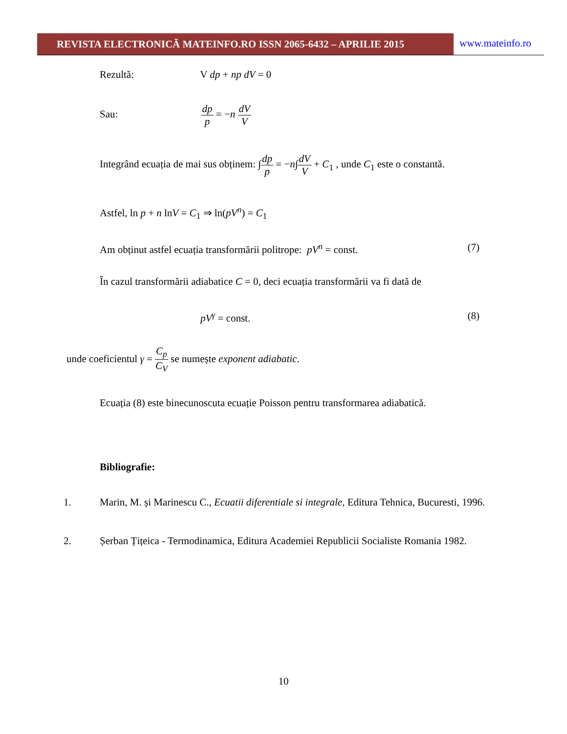REVISTA ELECTRONICĂ MATEINFO.RO ISSN 2065-6432 – APRILIE 2015
www.mateinfo.ro
Rezultă: V dp + np dV = 0
Sau: dp p = −n dV V
Integrând ecuația de mai sus obținem: ∫dp p = −n∫dV V + C<sub>1</sub> , unde C<sub>1</sub> este o constantă.
Astfel, ln p + n lnV = C<sub>1</sub> ⇒ ln(pV<sup>n</sup>) = C<sub>1</sub>
Am obținut astfel ecuația transformării politrope: pV<sup>n</sup> = const. (7)
În cazul transformării adiabatice C = 0, deci ecuația transformării va fi dată de
pV<sup>γ</sup> = const. (8)
unde coeficientul γ = C<sub>p</sub> C<sub>V</sub> se numește exponent adiabatic.
Ecuația (8) este binecunoscuta ecuație Poisson pentru transformarea adiabatică.
Bibliografie:
1. Marin, M. și Marinescu C., Ecuatii diferentiale si integrale, Editura Tehnica, Bucuresti, 1996.
2. Șerban Țițeica - Termodinamica, Editura Academiei Republicii Socialiste Romania 1982.
10